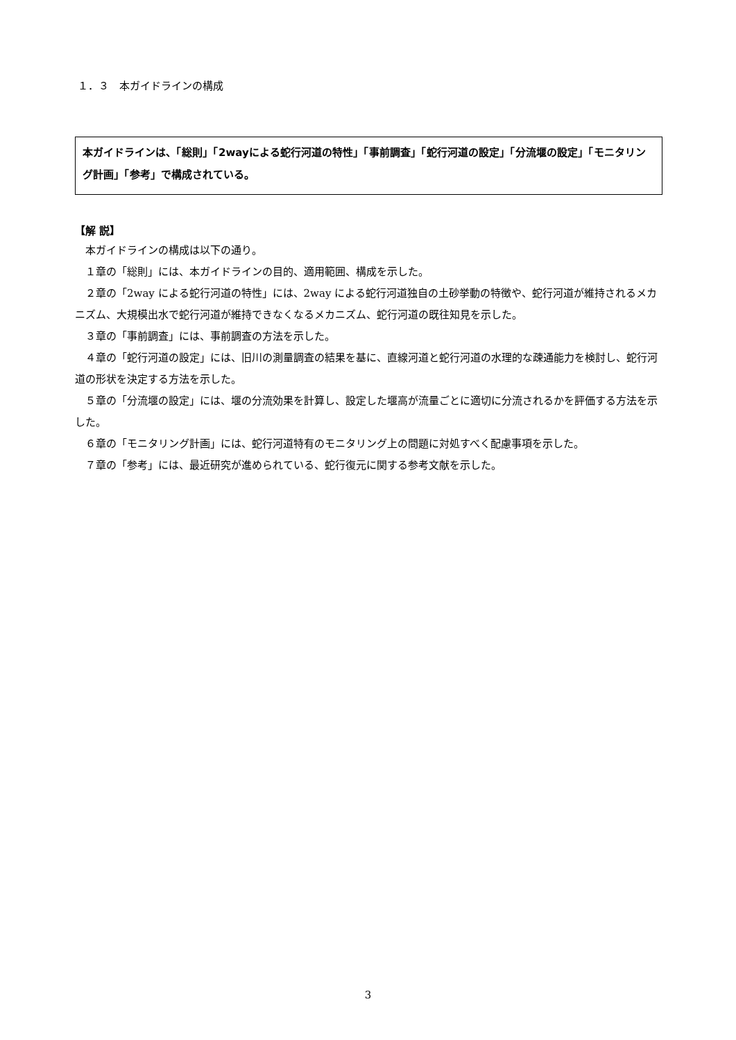１．３　本ガイドラインの構成
本ガイドラインは、「総則」「2wayによる蛇行河道の特性」「事前調査」「蛇行河道の設定」「分流堰の設定」「モニタリング計画」「参考」で構成されている。
【解 説】
本ガイドラインの構成は以下の通り。
１章の「総則」には、本ガイドラインの目的、適用範囲、構成を示した。
２章の「2way による蛇行河道の特性」には、2way による蛇行河道独自の土砂挙動の特徴や、蛇行河道が維持されるメカニズム、大規模出水で蛇行河道が維持できなくなるメカニズム、蛇行河道の既往知見を示した。
３章の「事前調査」には、事前調査の方法を示した。
４章の「蛇行河道の設定」には、旧川の測量調査の結果を基に、直線河道と蛇行河道の水理的な疎通能力を検討し、蛇行河道の形状を決定する方法を示した。
５章の「分流堰の設定」には、堰の分流効果を計算し、設定した堰高が流量ごとに適切に分流されるかを評価する方法を示した。
６章の「モニタリング計画」には、蛇行河道特有のモニタリング上の問題に対処すべく配慮事項を示した。
７章の「参考」には、最近研究が進められている、蛇行復元に関する参考文献を示した。
3